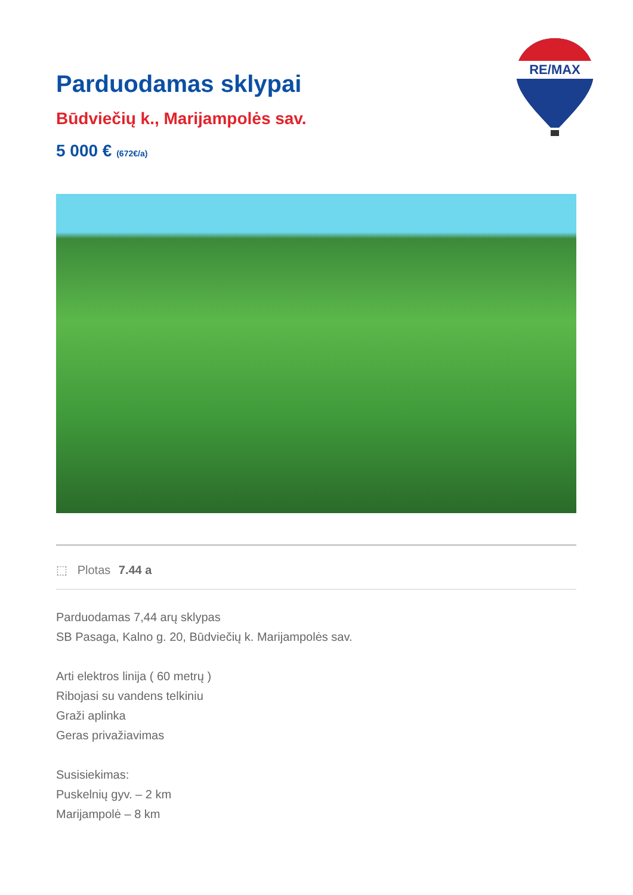RE/MAX
Parduodamas sklypai
Būdviečių k., Marijampolės sav.
5 000 € (672€/a)
⬚ Plotas 7.44 a
Parduodamas 7,44 arų sklypas
SB Pasaga, Kalno g. 20, Būdviečių k. Marijampolės sav.
Arti elektros linija ( 60 metrų )
Ribojasi su vandens telkiniu
Graži aplinka
Geras privažiavimas
Susisiekimas:
Puskelnių gyv. – 2 km
Marijampolė – 8 km